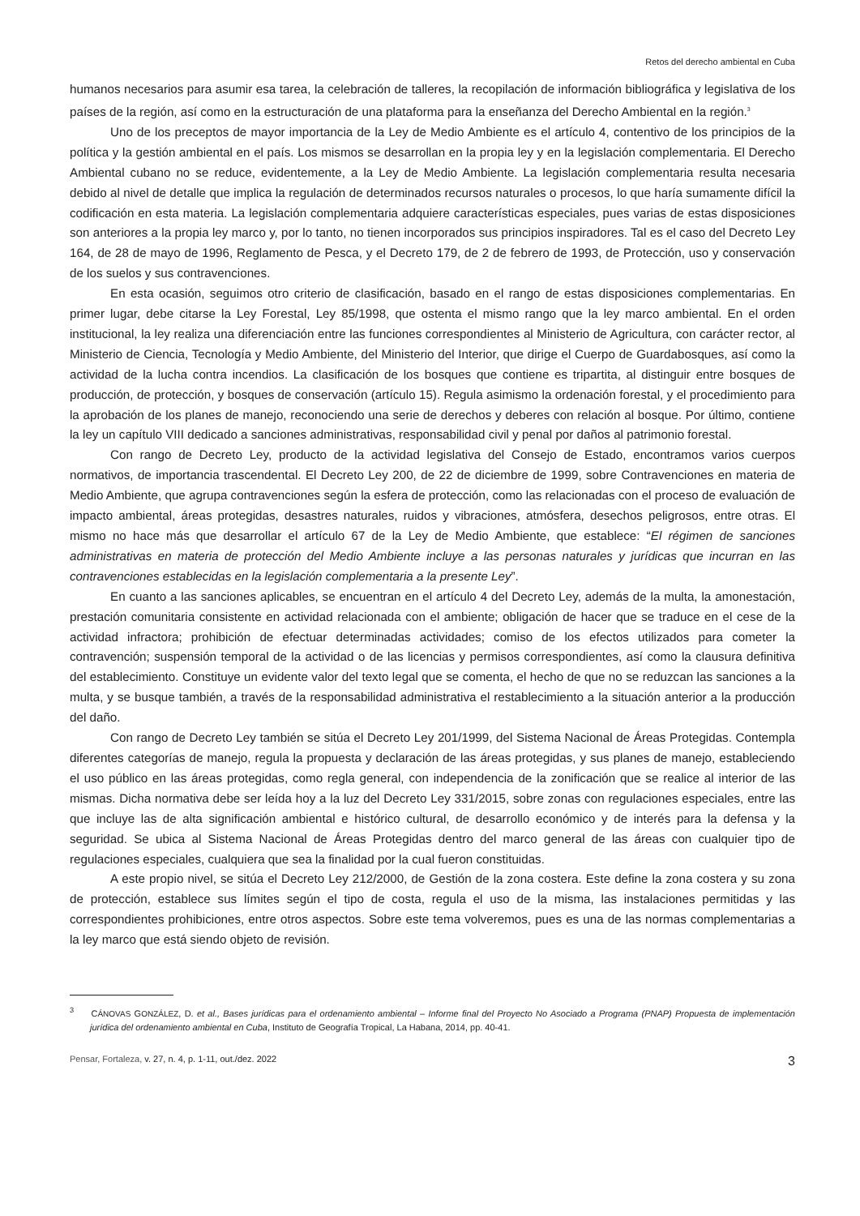Retos del derecho ambiental en Cuba
humanos necesarios para asumir esa tarea, la celebración de talleres, la recopilación de información bibliográfica y legislativa de los países de la región, así como en la estructuración de una plataforma para la enseñanza del Derecho Ambiental en la región.<sup>3</sup>
Uno de los preceptos de mayor importancia de la Ley de Medio Ambiente es el artículo 4, contentivo de los principios de la política y la gestión ambiental en el país. Los mismos se desarrollan en la propia ley y en la legislación complementaria. El Derecho Ambiental cubano no se reduce, evidentemente, a la Ley de Medio Ambiente. La legislación complementaria resulta necesaria debido al nivel de detalle que implica la regulación de determinados recursos naturales o procesos, lo que haría sumamente difícil la codificación en esta materia. La legislación complementaria adquiere características especiales, pues varias de estas disposiciones son anteriores a la propia ley marco y, por lo tanto, no tienen incorporados sus principios inspiradores. Tal es el caso del Decreto Ley 164, de 28 de mayo de 1996, Reglamento de Pesca, y el Decreto 179, de 2 de febrero de 1993, de Protección, uso y conservación de los suelos y sus contravenciones.
En esta ocasión, seguimos otro criterio de clasificación, basado en el rango de estas disposiciones complementarias. En primer lugar, debe citarse la Ley Forestal, Ley 85/1998, que ostenta el mismo rango que la ley marco ambiental. En el orden institucional, la ley realiza una diferenciación entre las funciones correspondientes al Ministerio de Agricultura, con carácter rector, al Ministerio de Ciencia, Tecnología y Medio Ambiente, del Ministerio del Interior, que dirige el Cuerpo de Guardabosques, así como la actividad de la lucha contra incendios. La clasificación de los bosques que contiene es tripartita, al distinguir entre bosques de producción, de protección, y bosques de conservación (artículo 15). Regula asimismo la ordenación forestal, y el procedimiento para la aprobación de los planes de manejo, reconociendo una serie de derechos y deberes con relación al bosque. Por último, contiene la ley un capítulo VIII dedicado a sanciones administrativas, responsabilidad civil y penal por daños al patrimonio forestal.
Con rango de Decreto Ley, producto de la actividad legislativa del Consejo de Estado, encontramos varios cuerpos normativos, de importancia trascendental. El Decreto Ley 200, de 22 de diciembre de 1999, sobre Contravenciones en materia de Medio Ambiente, que agrupa contravenciones según la esfera de protección, como las relacionadas con el proceso de evaluación de impacto ambiental, áreas protegidas, desastres naturales, ruidos y vibraciones, atmósfera, desechos peligrosos, entre otras. El mismo no hace más que desarrollar el artículo 67 de la Ley de Medio Ambiente, que establece: “El régimen de sanciones administrativas en materia de protección del Medio Ambiente incluye a las personas naturales y jurídicas que incurran en las contravenciones establecidas en la legislación complementaria a la presente Ley”.
En cuanto a las sanciones aplicables, se encuentran en el artículo 4 del Decreto Ley, además de la multa, la amonestación, prestación comunitaria consistente en actividad relacionada con el ambiente; obligación de hacer que se traduce en el cese de la actividad infractora; prohibición de efectuar determinadas actividades; comiso de los efectos utilizados para cometer la contravención; suspensión temporal de la actividad o de las licencias y permisos correspondientes, así como la clausura definitiva del establecimiento. Constituye un evidente valor del texto legal que se comenta, el hecho de que no se reduzcan las sanciones a la multa, y se busque también, a través de la responsabilidad administrativa el restablecimiento a la situación anterior a la producción del daño.
Con rango de Decreto Ley también se sitúa el Decreto Ley 201/1999, del Sistema Nacional de Áreas Protegidas. Contempla diferentes categorías de manejo, regula la propuesta y declaración de las áreas protegidas, y sus planes de manejo, estableciendo el uso público en las áreas protegidas, como regla general, con independencia de la zonificación que se realice al interior de las mismas. Dicha normativa debe ser leída hoy a la luz del Decreto Ley 331/2015, sobre zonas con regulaciones especiales, entre las que incluye las de alta significación ambiental e histórico cultural, de desarrollo económico y de interés para la defensa y la seguridad. Se ubica al Sistema Nacional de Áreas Protegidas dentro del marco general de las áreas con cualquier tipo de regulaciones especiales, cualquiera que sea la finalidad por la cual fueron constituidas.
A este propio nivel, se sitúa el Decreto Ley 212/2000, de Gestión de la zona costera. Este define la zona costera y su zona de protección, establece sus límites según el tipo de costa, regula el uso de la misma, las instalaciones permitidas y las correspondientes prohibiciones, entre otros aspectos. Sobre este tema volveremos, pues es una de las normas complementarias a la ley marco que está siendo objeto de revisión.
<sup>3</sup> CÁNOVAS GONZÁLEZ, D. et al., Bases jurídicas para el ordenamiento ambiental – Informe final del Proyecto No Asociado a Programa (PNAP) Propuesta de implementación jurídica del ordenamiento ambiental en Cuba, Instituto de Geografía Tropical, La Habana, 2014, pp. 40-41.
Pensar, Fortaleza, v. 27, n. 4, p. 1-11, out./dez. 2022 3